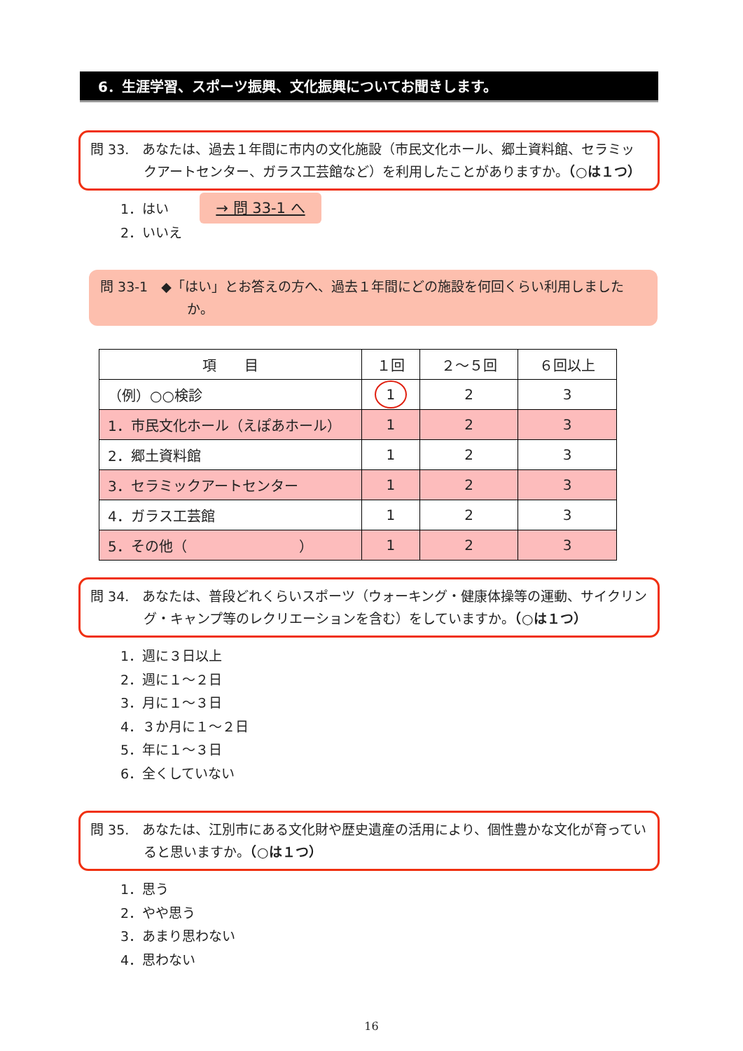6．生涯学習、スポーツ振興、文化振興についてお聞きします。
問 33.　あなたは、過去１年間に市内の文化施設（市民文化ホール、郷土資料館、セラミックアートセンター、ガラス工芸館など）を利用したことがありますか。（○は１つ）
1．はい
2．いいえ
→ 問 33-1 へ
問 33-1　◆「はい」とお答えの方へ、過去１年間にどの施設を何回くらい利用しましたか。
| 項 目 | １回 | ２～５回 | ６回以上 |
| --- | --- | --- | --- |
| （例）○○検診 | 1 | 2 | 3 |
| 1．市民文化ホール（えぽあホール） | 1 | 2 | 3 |
| 2．郷土資料館 | 1 | 2 | 3 |
| 3．セラミックアートセンター | 1 | 2 | 3 |
| 4．ガラス工芸館 | 1 | 2 | 3 |
| 5．その他（ ） | 1 | 2 | 3 |
問 34.　あなたは、普段どれくらいスポーツ（ウォーキング・健康体操等の運動、サイクリング・キャンプ等のレクリエーションを含む）をしていますか。（○は１つ）
1．週に３日以上
2．週に１～２日
3．月に１～３日
4．３か月に１～２日
5．年に１～３日
6．全くしていない
問 35.　あなたは、江別市にある文化財や歴史遺産の活用により、個性豊かな文化が育っていると思いますか。（○は１つ）
1．思う
2．やや思う
3．あまり思わない
4．思わない
16